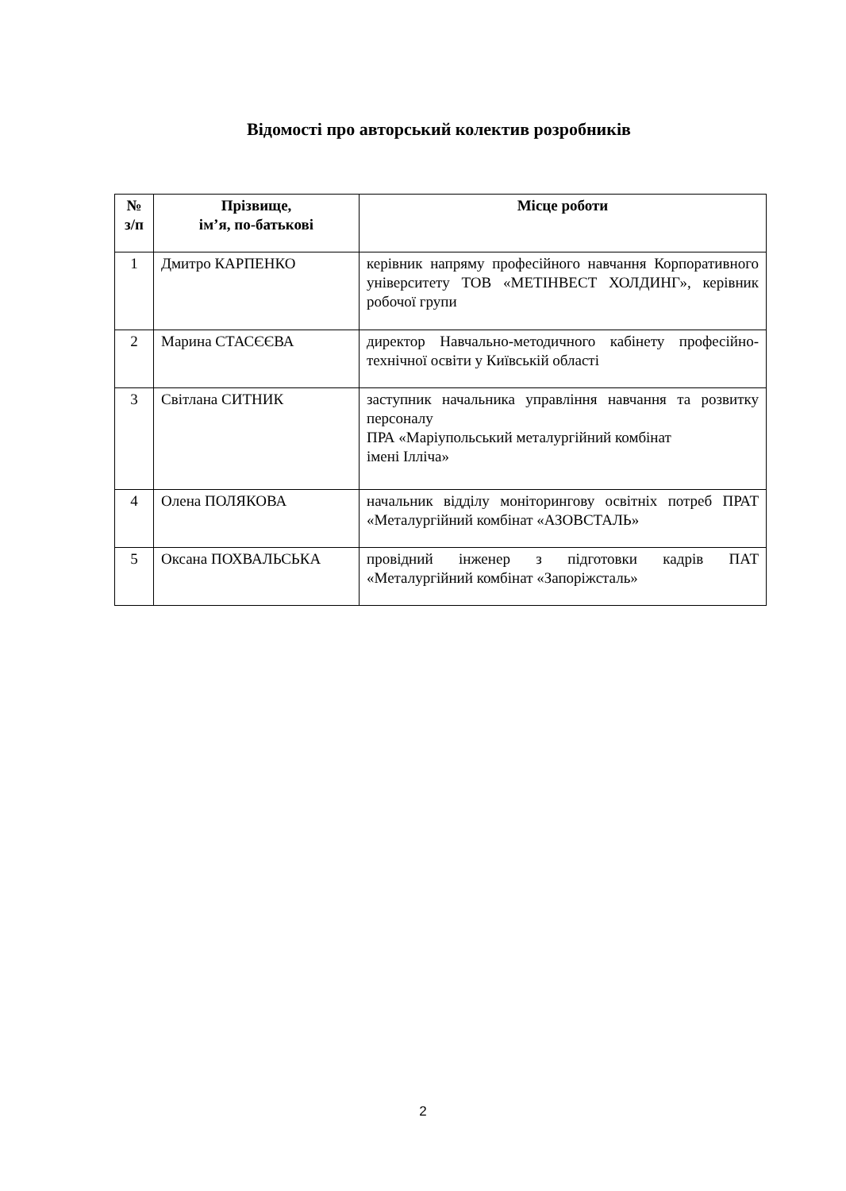Відомості про авторський колектив розробників
| № з/п | Прізвище, ім’я, по-батькові | Місце роботи |
| --- | --- | --- |
| 1 | Дмитро КАРПЕНКО | керівник напряму професійного навчання Корпоративного університету ТОВ «МЕТІНВЕСТ ХОЛДИНГ», керівник робочої групи |
| 2 | Марина СТАСЄЄВА | директор Навчально-методичного кабінету професійно-технічної освіти у Київській області |
| 3 | Світлана СИТНИК | заступник начальника управління навчання та розвитку персоналу ПРА «Маріупольський металургійний комбінат імені Ілліча» |
| 4 | Олена ПОЛЯКОВА | начальник відділу моніторингову освітніх потреб ПРАТ «Металургійний комбінат «АЗОВСТАЛЬ» |
| 5 | Оксана ПОХВАЛЬСЬКА | провідний інженер з підготовки кадрів ПАТ «Металургійний комбінат «Запоріжсталь» |
2